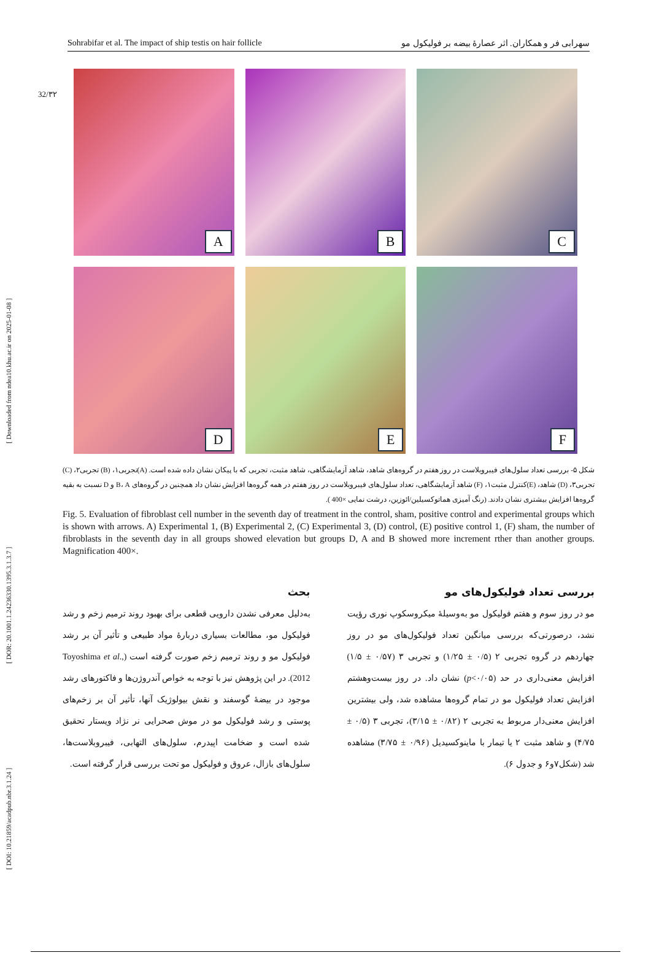[ DOI: 10.21859/acadpub.nbr.3.1.24 ] [ DOR: 20.1001.1.24236330.1395.3.1.3.7 ] [ Downloaded from ndea10.khu.ac.ir on 2025-01-08 ]
Sohrabifar et al. The impact of ship testis on hair follicle سهرابی فر و همکاران. اثر عصارهٔ بیضه بر فولیکول مو
32/۳۲
A
B
C
D
E
F
شکل ۵- بررسی تعداد سلول‌های فیبروبلاست در روز هفتم در گروه‌های شاهد، شاهد آزمایشگاهی، شاهد مثبت، تجربی که با پیکان نشان داده شده است. (A)تجربی۱، (B) تجربی۲، (C) تجربی۳، (D) شاهد، (E)کنترل مثبت۱، (F) شاهد آزمایشگاهی، تعداد سلول‌های فیبروبلاست در روز هفتم در همه گروه‌ها افزایش نشان داد همچنین در گروه‌های B، A و D نسبت به بقیه گروه‌ها افزایش بیشتری نشان دادند. (رنگ آمیزی هماتوکسیلین/ائوزین، درشت نمایی ×400 ).
Fig. 5. Evaluation of fibroblast cell number in the seventh day of treatment in the control, sham, positive control and experimental groups which is shown with arrows. A) Experimental 1, (B) Experimental 2, (C) Experimental 3, (D) control, (E) positive control 1, (F) sham, the number of fibroblasts in the seventh day in all groups showed elevation but groups D, A and B showed more increment rther than another groups. Magnification 400×.
بحث
به‌دلیل معرفی نشدن دارویی قطعی برای بهبود روند ترمیم زخم و رشد فولیکول مو، مطالعات بسیاری دربارهٔ مواد طبیعی و تأثیر آن بر رشد فولیکول مو و روند ترمیم زخم صورت گرفته است (Toyoshima et al., 2012). در این پژوهش نیز با توجه به خواص آندروژن‌ها و فاکتورهای رشد موجود در بیضهٔ گوسفند و نقش بیولوژیک آنها، تأثیر آن بر زخم‌های پوستی و رشد فولیکول مو در موش صحرایی نر نژاد ویستار تحقیق شده است و ضخامت اپیدرم، سلول‌های التهابی، فیبروبلاست‌ها، سلول‌های بازال، عروق و فولیکول مو تحت بررسی قرار گرفته است.
بررسی تعداد فولیکول‌های مو
مو در روز سوم و هفتم فولیکول مو به‌وسیلهٔ میکروسکوپ نوری رؤیت نشد، درصورتی‌که بررسی میانگین تعداد فولیکول‌های مو در روز چهاردهم در گروه تجربی ۲ (۰/۵ ± ۱/۲۵) و تجربی ۳ (۰/۵۷ ± ۱/۵) افزایش معنی‌داری در حد (p<۰/۰۵) نشان داد. در روز بیست‌وهشتم افزایش تعداد فولیکول مو در تمام گروه‌ها مشاهده شد، ولی بیشترین افزایش معنی‌دار مربوط به تجربی ۲ (۰/۸۲ ± ۳/۱۵)، تجربی ۳ (۰/۵ ± ۴/۷۵) و شاهد مثبت ۲ یا تیمار با ماینوکسیدیل (۰/۹۶ ± ۳/۷۵) مشاهده شد (شکل۷و۶ و جدول ۶).